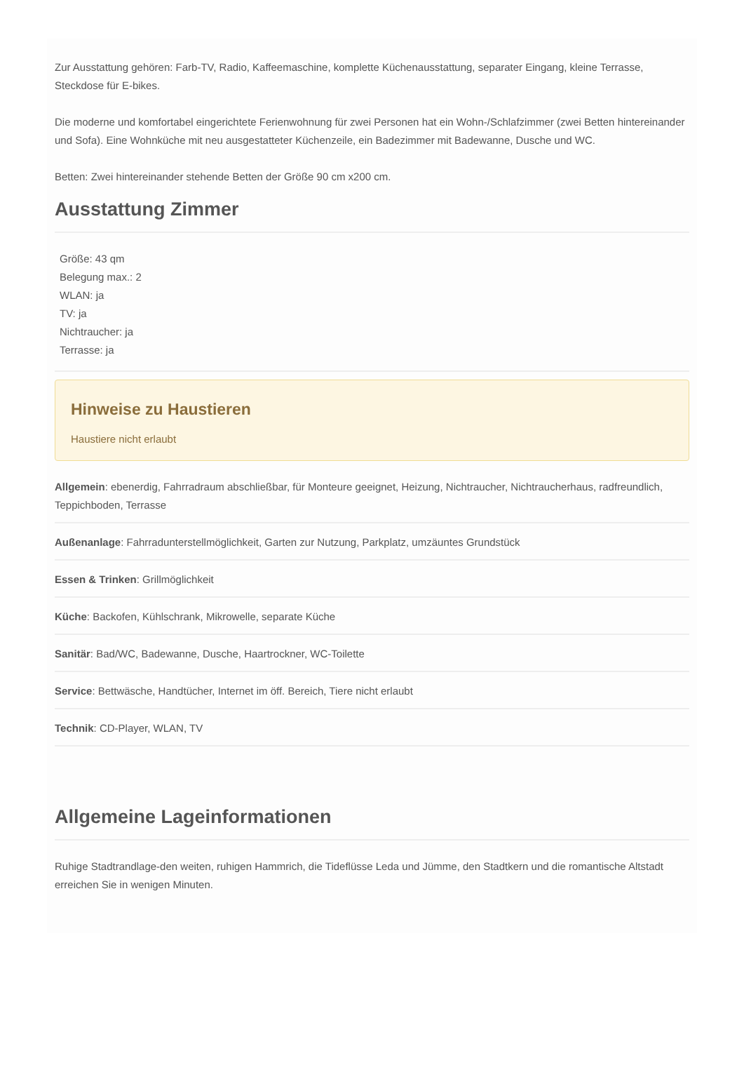Zur Ausstattung gehören: Farb-TV, Radio, Kaffeemaschine, komplette Küchenausstattung, separater Eingang, kleine Terrasse, Steckdose für E-bikes.
Die moderne und komfortabel eingerichtete Ferienwohnung für zwei Personen hat ein Wohn-/Schlafzimmer (zwei Betten hintereinander und Sofa). Eine Wohnküche mit neu ausgestatteter Küchenzeile, ein Badezimmer mit Badewanne, Dusche und WC.
Betten: Zwei hintereinander stehende Betten der Größe 90 cm x200 cm.
Ausstattung Zimmer
Größe: 43 qm
Belegung max.: 2
WLAN: ja
TV: ja
Nichtraucher: ja
Terrasse: ja
Hinweise zu Haustieren
Haustiere nicht erlaubt
Allgemein: ebenerdig, Fahrradraum abschließbar, für Monteure geeignet, Heizung, Nichtraucher, Nichtraucherhaus, radfreundlich, Teppichboden, Terrasse
Außenanlage: Fahrradunterstellmöglichkeit, Garten zur Nutzung, Parkplatz, umzäuntes Grundstück
Essen & Trinken: Grillmöglichkeit
Küche: Backofen, Kühlschrank, Mikrowelle, separate Küche
Sanitär: Bad/WC, Badewanne, Dusche, Haartrockner, WC-Toilette
Service: Bettwäsche, Handtücher, Internet im öff. Bereich, Tiere nicht erlaubt
Technik: CD-Player, WLAN, TV
Allgemeine Lageinformationen
Ruhige Stadtrandlage-den weiten, ruhigen Hammrich, die Tideflüsse Leda und Jümme, den Stadtkern und die romantische Altstadt erreichen Sie in wenigen Minuten.